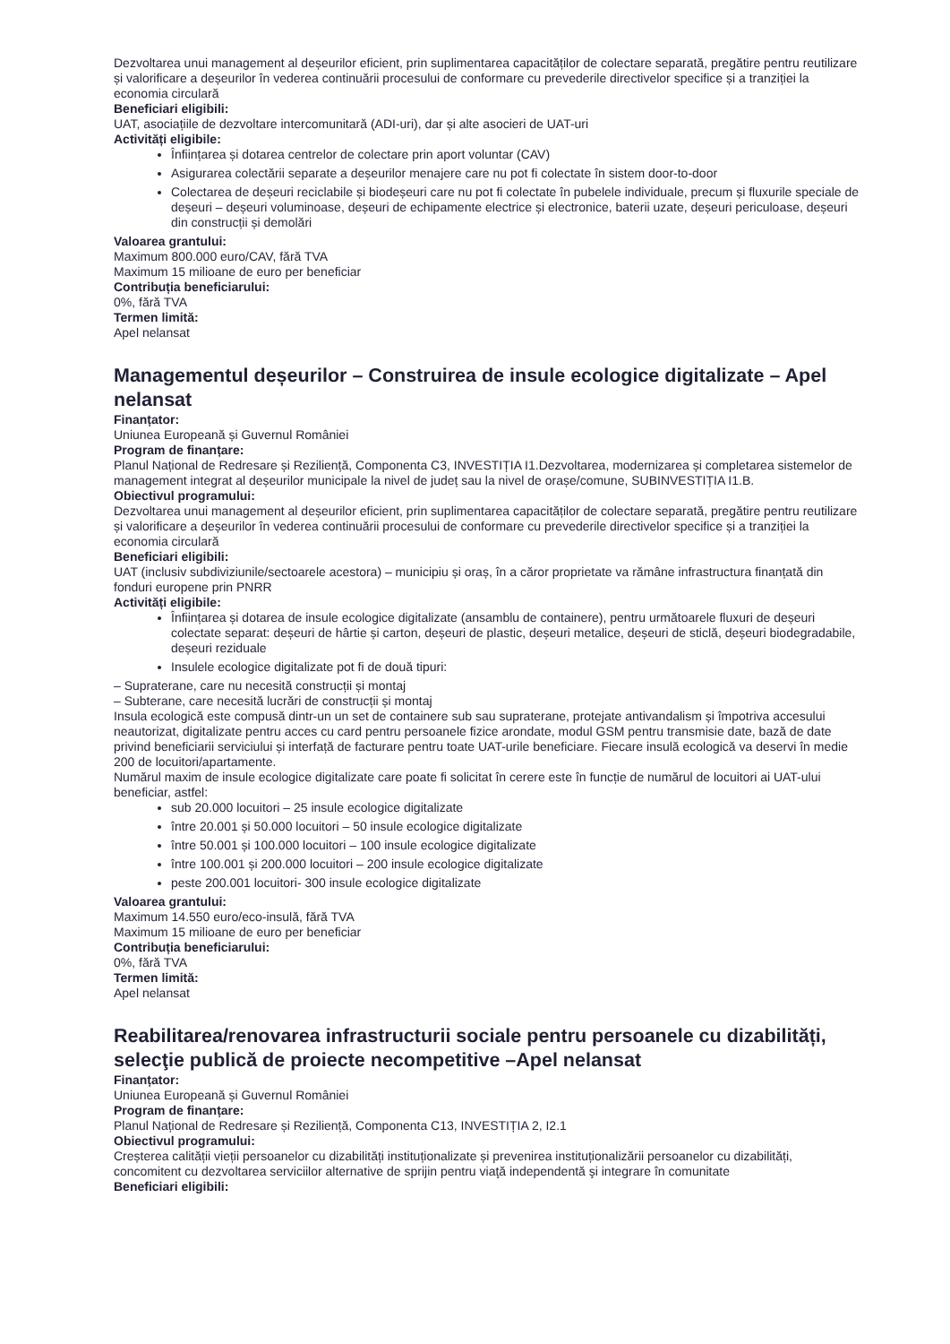Dezvoltarea unui management al deșeurilor eficient, prin suplimentarea capacităților de colectare separată, pregătire pentru reutilizare și valorificare a deșeurilor în vederea continuării procesului de conformare cu prevederile directivelor specifice și a tranziției la economia circulară
Beneficiari eligibili:
UAT, asociațiile de dezvoltare intercomunitară (ADI-uri), dar și alte asocieri de UAT-uri
Activități eligibile:
Înființarea și dotarea centrelor de colectare prin aport voluntar (CAV)
Asigurarea colectării separate a deșeurilor menajere care nu pot fi colectate în sistem door-to-door
Colectarea de deșeuri reciclabile și biodeșeuri care nu pot fi colectate în pubelele individuale, precum și fluxurile speciale de deșeuri – deșeuri voluminoase, deșeuri de echipamente electrice și electronice, baterii uzate, deșeuri periculoase, deșeuri din construcții și demolări
Valoarea grantului:
Maximum 800.000 euro/CAV, fără TVA
Maximum 15 milioane de euro per beneficiar
Contribuția beneficiarului:
0%, fără TVA
Termen limită:
Apel nelansat
Managementul deșeurilor – Construirea de insule ecologice digitalizate – Apel nelansat
Finanțator:
Uniunea Europeană și Guvernul României
Program de finanțare:
Planul Național de Redresare și Reziliență, Componenta C3, INVESTIȚIA I1.Dezvoltarea, modernizarea și completarea sistemelor de management integrat al deșeurilor municipale la nivel de județ sau la nivel de orașe/comune, SUBINVESTIȚIA I1.B.
Obiectivul programului:
Dezvoltarea unui management al deșeurilor eficient, prin suplimentarea capacităților de colectare separată, pregătire pentru reutilizare și valorificare a deșeurilor în vederea continuării procesului de conformare cu prevederile directivelor specifice și a tranziției la economia circulară
Beneficiari eligibili:
UAT (inclusiv subdiviziunile/sectoarele acestora) – municipiu și oraș, în a căror proprietate va rămâne infrastructura finanțată din fonduri europene prin PNRR
Activități eligibile:
Înființarea și dotarea de insule ecologice digitalizate (ansamblu de containere), pentru următoarele fluxuri de deșeuri colectate separat: deșeuri de hârtie și carton, deșeuri de plastic, deșeuri metalice, deșeuri de sticlă, deșeuri biodegradabile, deșeuri reziduale
Insulele ecologice digitalizate pot fi de două tipuri:
– Supraterane, care nu necesită construcții și montaj
– Subterane, care necesită lucrări de construcții și montaj
Insula ecologică este compusă dintr-un un set de containere sub sau supraterane, protejate antivandalism și împotriva accesului neautorizat, digitalizate pentru acces cu card pentru persoanele fizice arondate, modul GSM pentru transmisie date, bază de date privind beneficiarii serviciului și interfață de facturare pentru toate UAT-urile beneficiare. Fiecare insulă ecologică va deservi în medie 200 de locuitori/apartamente.
Numărul maxim de insule ecologice digitalizate care poate fi solicitat în cerere este în funcție de numărul de locuitori ai UAT-ului beneficiar, astfel:
sub 20.000 locuitori – 25 insule ecologice digitalizate
între 20.001 și 50.000 locuitori – 50 insule ecologice digitalizate
între 50.001 și 100.000 locuitori – 100 insule ecologice digitalizate
între 100.001 și 200.000 locuitori – 200 insule ecologice digitalizate
peste 200.001 locuitori- 300 insule ecologice digitalizate
Valoarea grantului:
Maximum 14.550 euro/eco-insulă, fără TVA
Maximum 15 milioane de euro per beneficiar
Contribuția beneficiarului:
0%, fără TVA
Termen limită:
Apel nelansat
Reabilitarea/renovarea infrastructurii sociale pentru persoanele cu dizabilități, selecţie publică de proiecte necompetitive –Apel nelansat
Finanțator:
Uniunea Europeană și Guvernul României
Program de finanțare:
Planul Național de Redresare și Reziliență, Componenta C13, INVESTIȚIA 2, I2.1
Obiectivul programului:
Creșterea calității vieții persoanelor cu dizabilități instituționalizate și prevenirea instituționalizării persoanelor cu dizabilități, concomitent cu dezvoltarea serviciilor alternative de sprijin pentru viaţă independentă şi integrare în comunitate
Beneficiari eligibili: